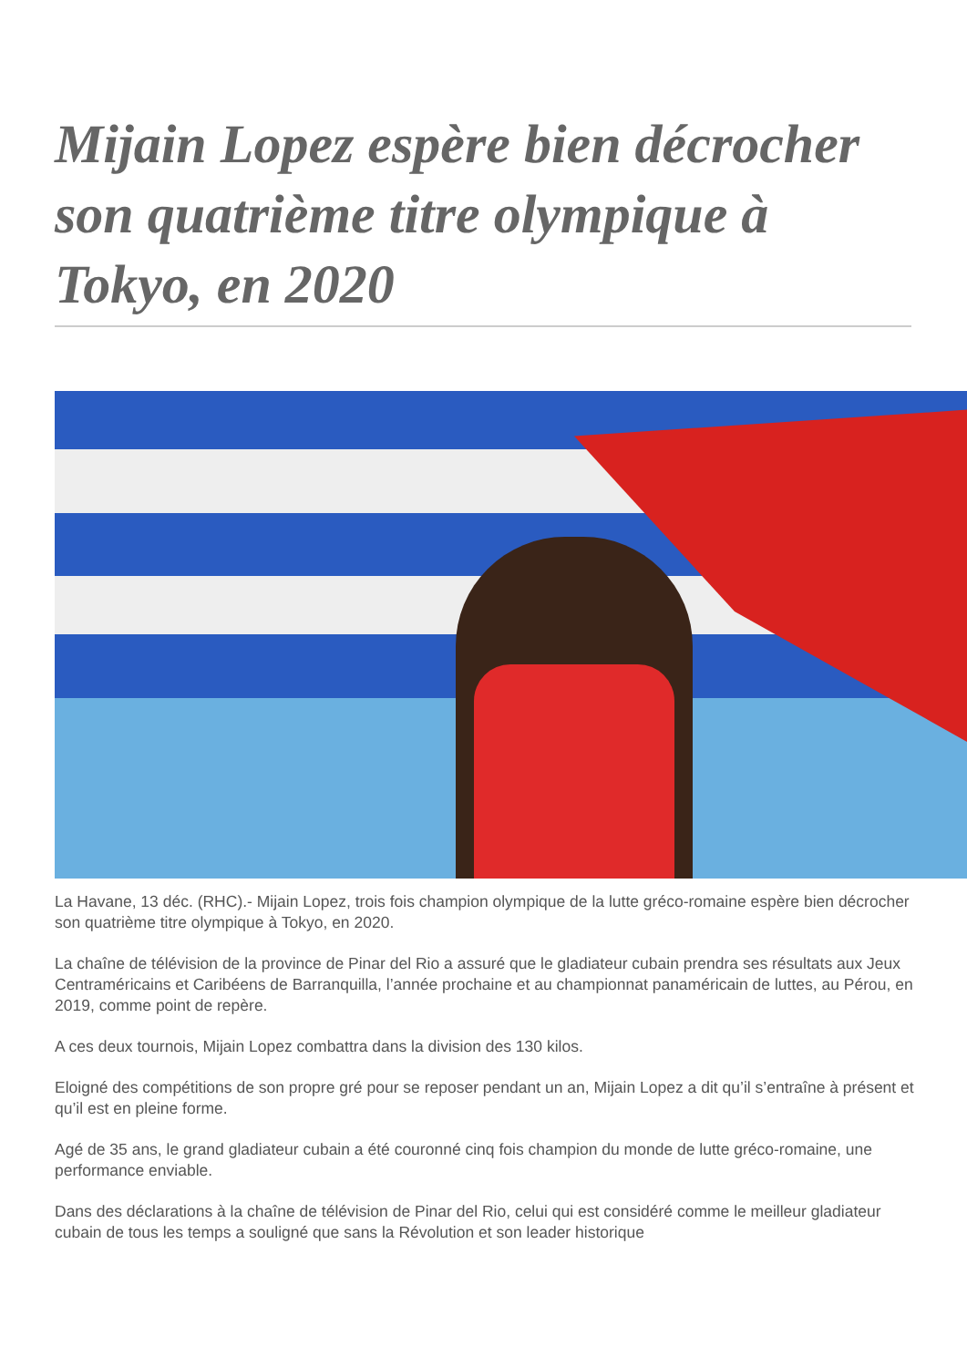Mijain Lopez espère bien décrocher son quatrième titre olympique à Tokyo, en 2020
La Havane, 13 déc. (RHC).- Mijain Lopez, trois fois champion olympique de la lutte gréco-romaine espère bien décrocher son quatrième titre olympique à Tokyo, en 2020.
La chaîne de télévision de la province de Pinar del Rio a assuré que le gladiateur cubain prendra ses résultats aux Jeux Centraméricains et Caribéens de Barranquilla, l’année prochaine et au championnat panaméricain de luttes, au Pérou, en 2019, comme point de repère.
A ces deux tournois, Mijain Lopez combattra dans la division des 130 kilos.
Eloigné des compétitions de son propre gré pour se reposer pendant un an, Mijain Lopez a dit qu’il s’entraîne à présent et qu’il est en pleine forme.
Agé de 35 ans, le grand gladiateur cubain a été couronné cinq fois champion du monde de lutte gréco-romaine, une performance enviable.
Dans des déclarations à la chaîne de télévision de Pinar del Rio, celui qui est considéré comme le meilleur gladiateur cubain de tous les temps a souligné que sans la Révolution et son leader historique